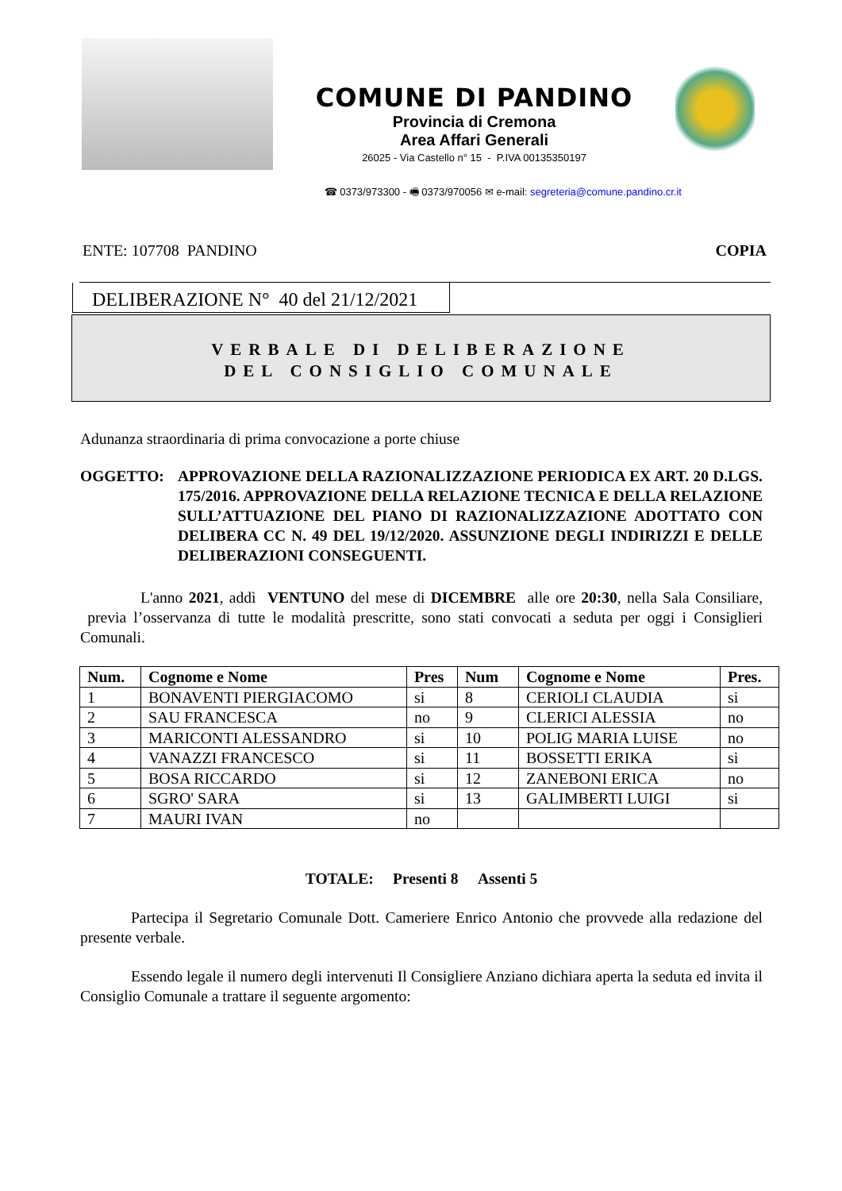COMUNE DI PANDINO
Provincia di Cremona
Area Affari Generali
26025 - Via Castello n° 15 - P.IVA 00135350197
☎ 0373/973300 - 🖷 0373/970056 ✉ e-mail: segreteria@comune.pandino.cr.it
ENTE: 107708 PANDINO COPIA
DELIBERAZIONE N° 40 del 21/12/2021
VERBALE DI DELIBERAZIONE
DEL CONSIGLIO COMUNALE
Adunanza straordinaria di prima convocazione a porte chiuse
OGGETTO: APPROVAZIONE DELLA RAZIONALIZZAZIONE PERIODICA EX ART. 20 D.LGS. 175/2016. APPROVAZIONE DELLA RELAZIONE TECNICA E DELLA RELAZIONE SULL’ATTUAZIONE DEL PIANO DI RAZIONALIZZAZIONE ADOTTATO CON DELIBERA CC N. 49 DEL 19/12/2020. ASSUNZIONE DEGLI INDIRIZZI E DELLE DELIBERAZIONI CONSEGUENTI.
L'anno 2021, addì VENTUNO del mese di DICEMBRE alle ore 20:30, nella Sala Consiliare, previa l’osservanza di tutte le modalità prescritte, sono stati convocati a seduta per oggi i Consiglieri Comunali.
| Num. | Cognome e Nome | Pres | Num | Cognome e Nome | Pres. |
| --- | --- | --- | --- | --- | --- |
| 1 | BONAVENTI PIERGIACOMO | si | 8 | CERIOLI CLAUDIA | si |
| 2 | SAU FRANCESCA | no | 9 | CLERICI ALESSIA | no |
| 3 | MARICONTI ALESSANDRO | si | 10 | POLIG MARIA LUISE | no |
| 4 | VANAZZI FRANCESCO | si | 11 | BOSSETTI ERIKA | si |
| 5 | BOSA RICCARDO | si | 12 | ZANEBONI ERICA | no |
| 6 | SGRO' SARA | si | 13 | GALIMBERTI LUIGI | si |
| 7 | MAURI IVAN | no | | | |
TOTALE: Presenti 8 Assenti 5
Partecipa il Segretario Comunale Dott. Cameriere Enrico Antonio che provvede alla redazione del presente verbale.
Essendo legale il numero degli intervenuti Il Consigliere Anziano dichiara aperta la seduta ed invita il Consiglio Comunale a trattare il seguente argomento: